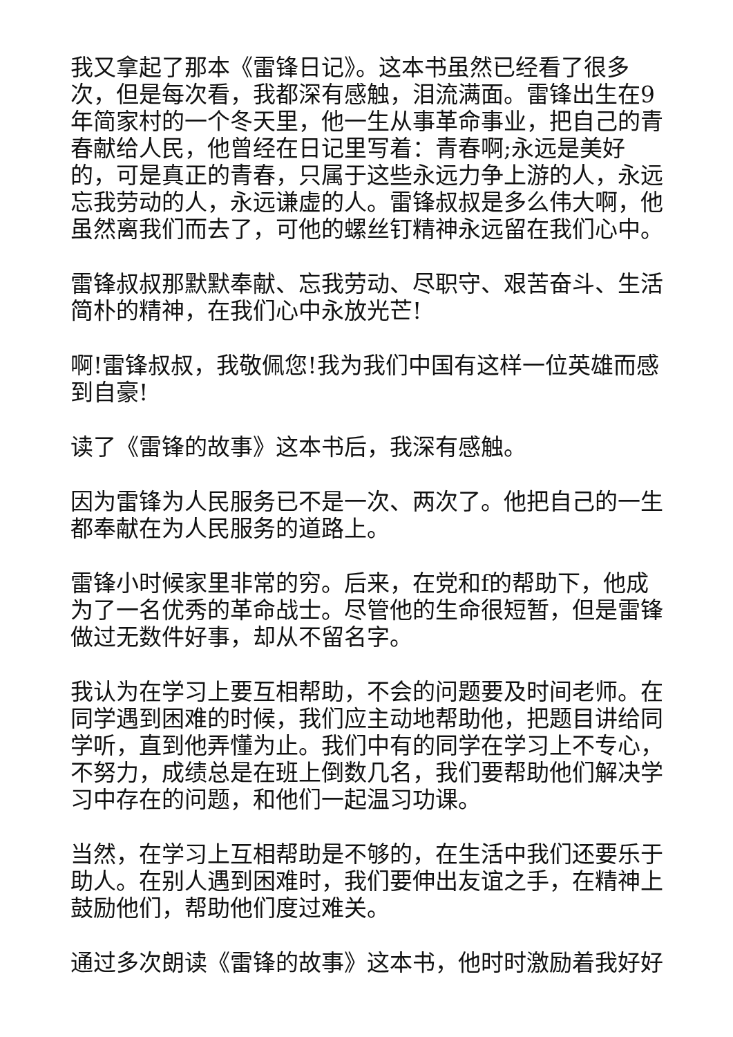我又拿起了那本《雷锋日记》。这本书虽然已经看了很多次，但是每次看，我都深有感触，泪流满面。雷锋出生在9年简家村的一个冬天里，他一生从事革命事业，把自己的青春献给人民，他曾经在日记里写着：青春啊;永远是美好的，可是真正的青春，只属于这些永远力争上游的人，永远忘我劳动的人，永远谦虚的人。雷锋叔叔是多么伟大啊，他虽然离我们而去了，可他的螺丝钉精神永远留在我们心中。
雷锋叔叔那默默奉献、忘我劳动、尽职守、艰苦奋斗、生活简朴的精神，在我们心中永放光芒!
啊!雷锋叔叔，我敬佩您!我为我们中国有这样一位英雄而感到自豪!
读了《雷锋的故事》这本书后，我深有感触。
因为雷锋为人民服务已不是一次、两次了。他把自己的一生都奉献在为人民服务的道路上。
雷锋小时候家里非常的穷。后来，在党和f的帮助下，他成为了一名优秀的革命战士。尽管他的生命很短暂，但是雷锋做过无数件好事，却从不留名字。
我认为在学习上要互相帮助，不会的问题要及时间老师。在同学遇到困难的时候，我们应主动地帮助他，把题目讲给同学听，直到他弄懂为止。我们中有的同学在学习上不专心，不努力，成绩总是在班上倒数几名，我们要帮助他们解决学习中存在的问题，和他们一起温习功课。
当然，在学习上互相帮助是不够的，在生活中我们还要乐于助人。在别人遇到困难时，我们要伸出友谊之手，在精神上鼓励他们，帮助他们度过难关。
通过多次朗读《雷锋的故事》这本书，他时时激励着我好好